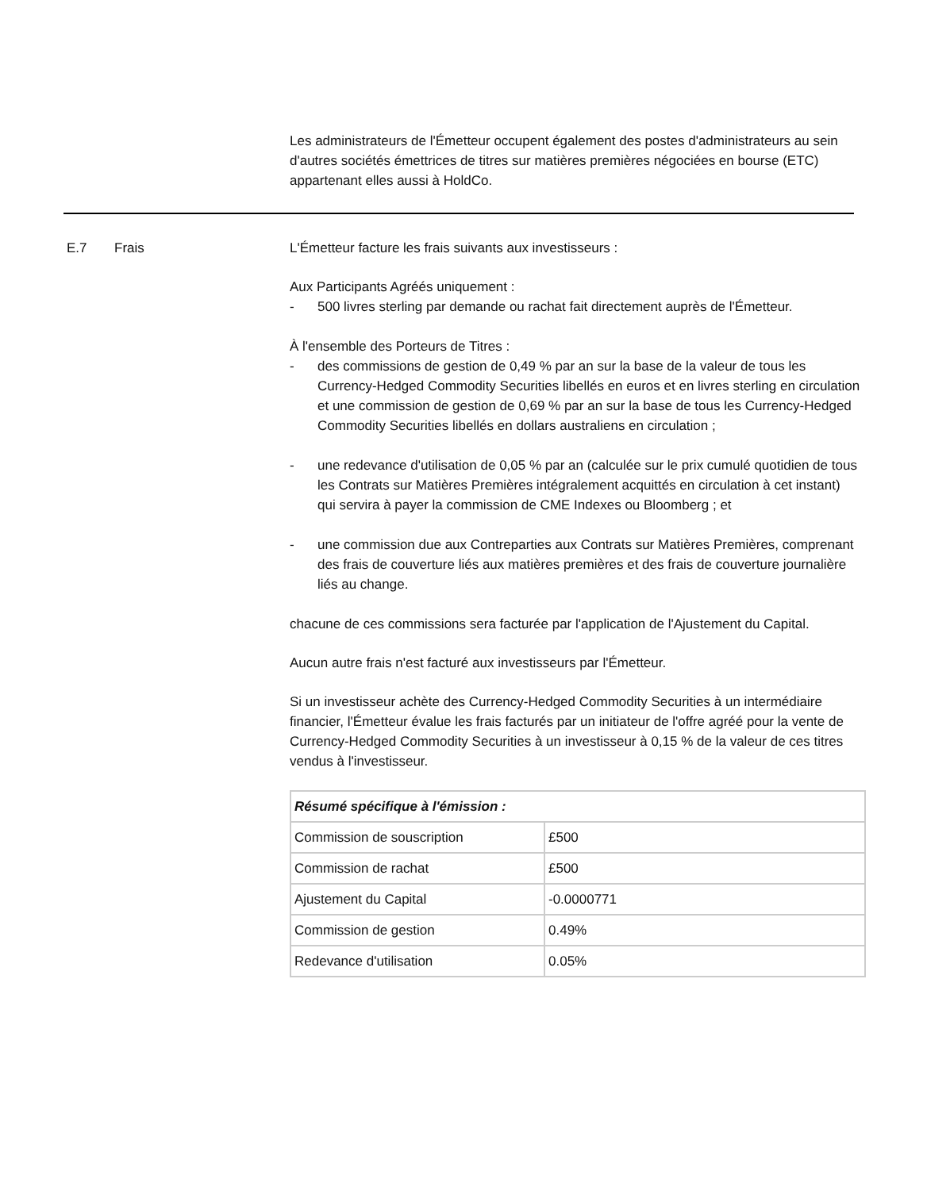Les administrateurs de l'Émetteur occupent également des postes d'administrateurs au sein d'autres sociétés émettrices de titres sur matières premières négociées en bourse (ETC) appartenant elles aussi à HoldCo.
E.7 Frais L'Émetteur facture les frais suivants aux investisseurs :
Aux Participants Agréés uniquement :
- 500 livres sterling par demande ou rachat fait directement auprès de l'Émetteur.
À l'ensemble des Porteurs de Titres :
- des commissions de gestion de 0,49 % par an sur la base de la valeur de tous les Currency-Hedged Commodity Securities libellés en euros et en livres sterling en circulation et une commission de gestion de 0,69 % par an sur la base de tous les Currency-Hedged Commodity Securities libellés en dollars australiens en circulation ;
- une redevance d'utilisation de 0,05 % par an (calculée sur le prix cumulé quotidien de tous les Contrats sur Matières Premières intégralement acquittés en circulation à cet instant) qui servira à payer la commission de CME Indexes ou Bloomberg ; et
- une commission due aux Contreparties aux Contrats sur Matières Premières, comprenant des frais de couverture liés aux matières premières et des frais de couverture journalière liés au change.
chacune de ces commissions sera facturée par l'application de l'Ajustement du Capital.
Aucun autre frais n'est facturé aux investisseurs par l'Émetteur.
Si un investisseur achète des Currency-Hedged Commodity Securities à un intermédiaire financier, l'Émetteur évalue les frais facturés par un initiateur de l'offre agréé pour la vente de Currency-Hedged Commodity Securities à un investisseur à 0,15 % de la valeur de ces titres vendus à l'investisseur.
| Résumé spécifique à l'émission : | |
| Commission de souscription | £500 |
| Commission de rachat | £500 |
| Ajustement du Capital | -0.0000771 |
| Commission de gestion | 0.49% |
| Redevance d'utilisation | 0.05% |